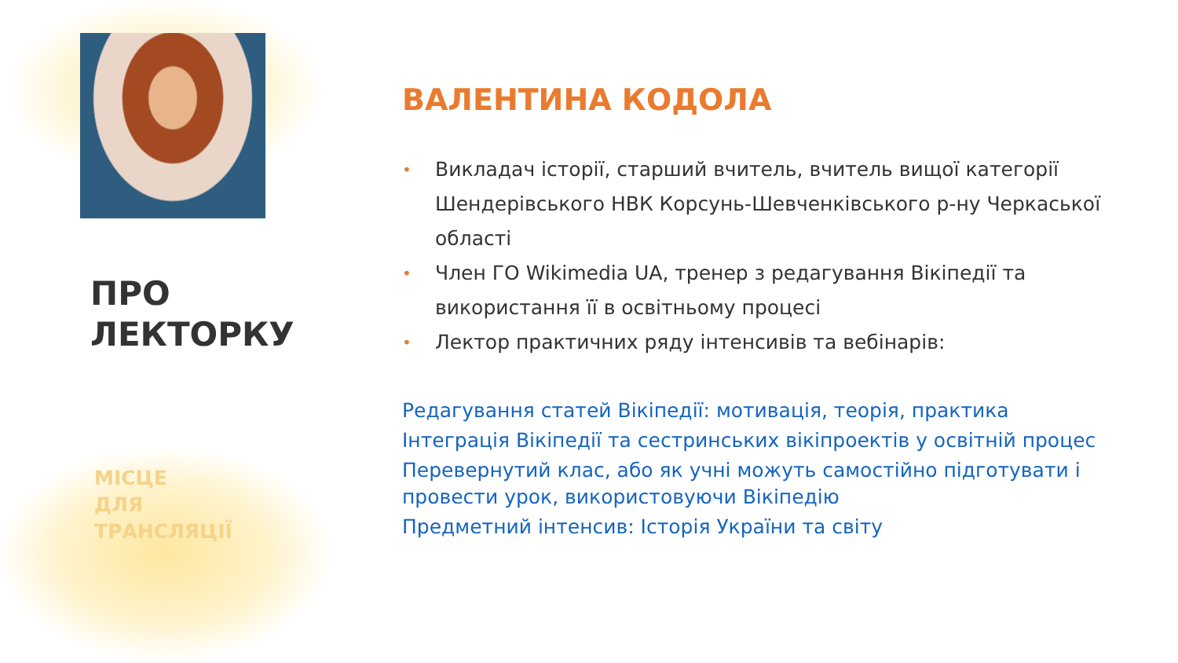ПРО
ЛЕКТОРКУ
МІСЦЕ
ДЛЯ
ТРАНСЛЯЦІЇ
ВАЛЕНТИНА КОДОЛА
• Викладач історії, старший вчитель, вчитель вищої категорії Шендерівського НВК Корсунь-Шевченківського р-ну Черкаської області
• Член ГО Wikimedia UA, тренер з редагування Вікіпедії та використання її в освітньому процесі
• Лектор практичних ряду інтенсивів та вебінарів:
Редагування статей Вікіпедії: мотивація, теорія, практика
Інтеграція Вікіпедії та сестринських вікіпроектів у освітній процес
Перевернутий клас, або як учні можуть самостійно підготувати і провести урок, використовуючи Вікіпедію
Предметний інтенсив: Історія України та світу